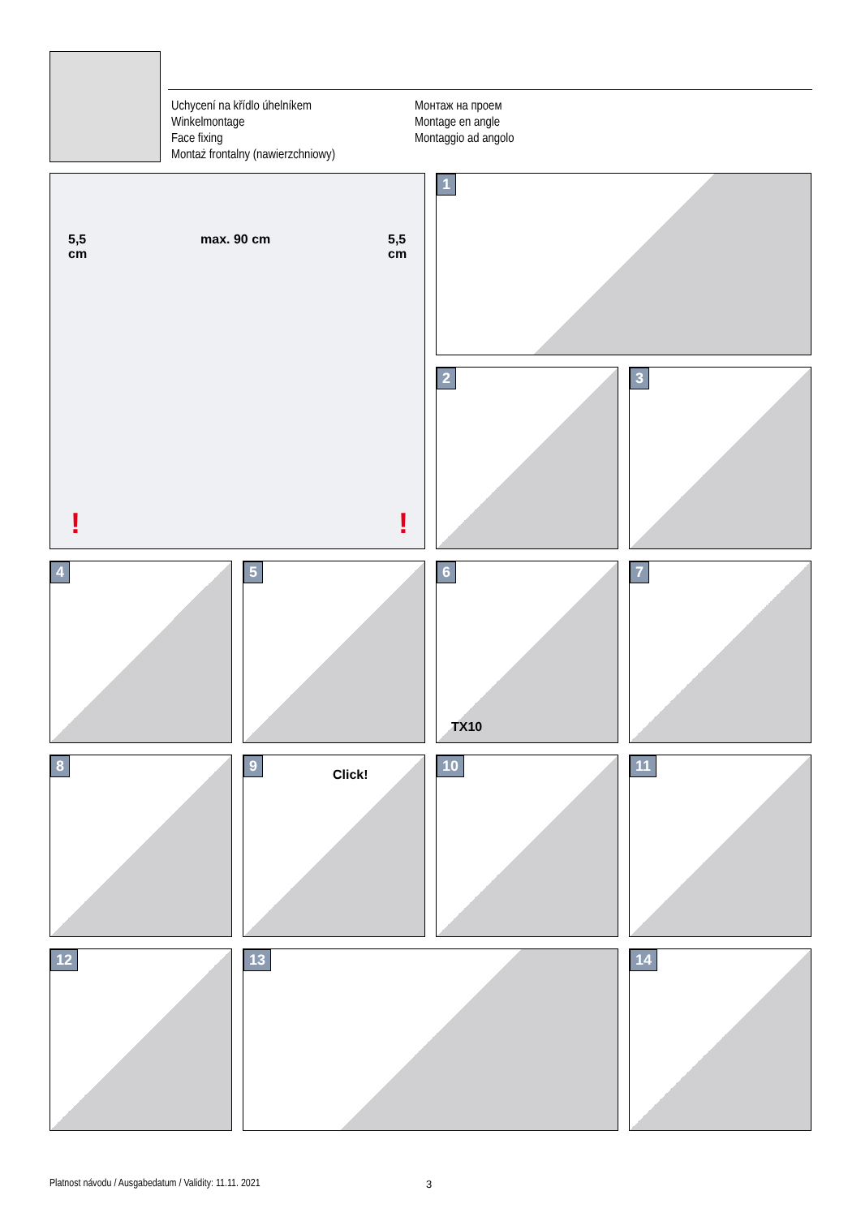Uchycení na křídlo úhelníkem
Winkelmontage
Face fixing
Montaż frontalny (nawierzchniowy)
Монтаж на проем
Montage en angle
Montaggio ad angolo
5,5
cm
max. 90 cm 5,5
cm!!
1
2
3
4
5
6
TX10
7
8
9
Click!
10
11
12
13
14
Platnost návodu / Ausgabedatum / Validity: 11.11. 2021
3